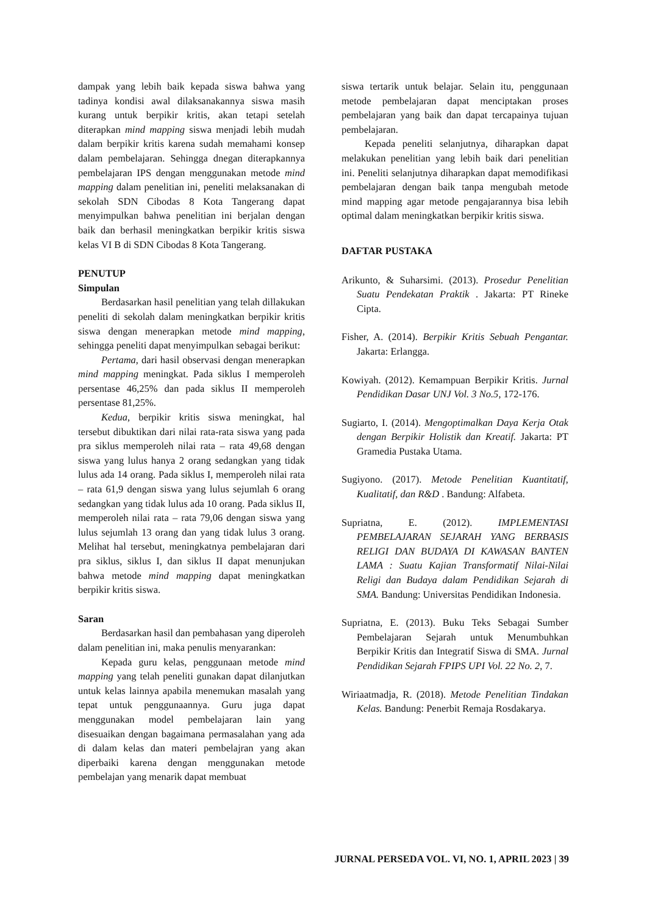dampak yang lebih baik kepada siswa bahwa yang tadinya kondisi awal dilaksanakannya siswa masih kurang untuk berpikir kritis, akan tetapi setelah diterapkan mind mapping siswa menjadi lebih mudah dalam berpikir kritis karena sudah memahami konsep dalam pembelajaran. Sehingga dnegan diterapkannya pembelajaran IPS dengan menggunakan metode mind mapping dalam penelitian ini, peneliti melaksanakan di sekolah SDN Cibodas 8 Kota Tangerang dapat menyimpulkan bahwa penelitian ini berjalan dengan baik dan berhasil meningkatkan berpikir kritis siswa kelas VI B di SDN Cibodas 8 Kota Tangerang.
PENUTUP
Simpulan
Berdasarkan hasil penelitian yang telah dillakukan peneliti di sekolah dalam meningkatkan berpikir kritis siswa dengan menerapkan metode mind mapping, sehingga peneliti dapat menyimpulkan sebagai berikut:
Pertama, dari hasil observasi dengan menerapkan mind mapping meningkat. Pada siklus I memperoleh persentase 46,25% dan pada siklus II memperoleh persentase 81,25%.
Kedua, berpikir kritis siswa meningkat, hal tersebut dibuktikan dari nilai rata-rata siswa yang pada pra siklus memperoleh nilai rata – rata 49,68 dengan siswa yang lulus hanya 2 orang sedangkan yang tidak lulus ada 14 orang. Pada siklus I, memperoleh nilai rata – rata 61,9 dengan siswa yang lulus sejumlah 6 orang sedangkan yang tidak lulus ada 10 orang. Pada siklus II, memperoleh nilai rata – rata 79,06 dengan siswa yang lulus sejumlah 13 orang dan yang tidak lulus 3 orang. Melihat hal tersebut, meningkatnya pembelajaran dari pra siklus, siklus I, dan siklus II dapat menunjukan bahwa metode mind mapping dapat meningkatkan berpikir kritis siswa.
Saran
Berdasarkan hasil dan pembahasan yang diperoleh dalam penelitian ini, maka penulis menyarankan:
Kepada guru kelas, penggunaan metode mind mapping yang telah peneliti gunakan dapat dilanjutkan untuk kelas lainnya apabila menemukan masalah yang tepat untuk penggunaannya. Guru juga dapat menggunakan model pembelajaran lain yang disesuaikan dengan bagaimana permasalahan yang ada di dalam kelas dan materi pembelajran yang akan diperbaiki karena dengan menggunakan metode pembelajan yang menarik dapat membuat
siswa tertarik untuk belajar. Selain itu, penggunaan metode pembelajaran dapat menciptakan proses pembelajaran yang baik dan dapat tercapainya tujuan pembelajaran.
Kepada peneliti selanjutnya, diharapkan dapat melakukan penelitian yang lebih baik dari penelitian ini. Peneliti selanjutnya diharapkan dapat memodifikasi pembelajaran dengan baik tanpa mengubah metode mind mapping agar metode pengajarannya bisa lebih optimal dalam meningkatkan berpikir kritis siswa.
DAFTAR PUSTAKA
Arikunto, & Suharsimi. (2013). Prosedur Penelitian Suatu Pendekatan Praktik . Jakarta: PT Rineke Cipta.
Fisher, A. (2014). Berpikir Kritis Sebuah Pengantar. Jakarta: Erlangga.
Kowiyah. (2012). Kemampuan Berpikir Kritis. Jurnal Pendidikan Dasar UNJ Vol. 3 No.5, 172-176.
Sugiarto, I. (2014). Mengoptimalkan Daya Kerja Otak dengan Berpikir Holistik dan Kreatif. Jakarta: PT Gramedia Pustaka Utama.
Sugiyono. (2017). Metode Penelitian Kuantitatif, Kualitatif, dan R&D . Bandung: Alfabeta.
Supriatna, E. (2012). IMPLEMENTASI PEMBELAJARAN SEJARAH YANG BERBASIS RELIGI DAN BUDAYA DI KAWASAN BANTEN LAMA : Suatu Kajian Transformatif Nilai-Nilai Religi dan Budaya dalam Pendidikan Sejarah di SMA. Bandung: Universitas Pendidikan Indonesia.
Supriatna, E. (2013). Buku Teks Sebagai Sumber Pembelajaran Sejarah untuk Menumbuhkan Berpikir Kritis dan Integratif Siswa di SMA. Jurnal Pendidikan Sejarah FPIPS UPI Vol. 22 No. 2, 7.
Wiriaatmadja, R. (2018). Metode Penelitian Tindakan Kelas. Bandung: Penerbit Remaja Rosdakarya.
JURNAL PERSEDA VOL. VI, NO. 1, APRIL 2023 | 39